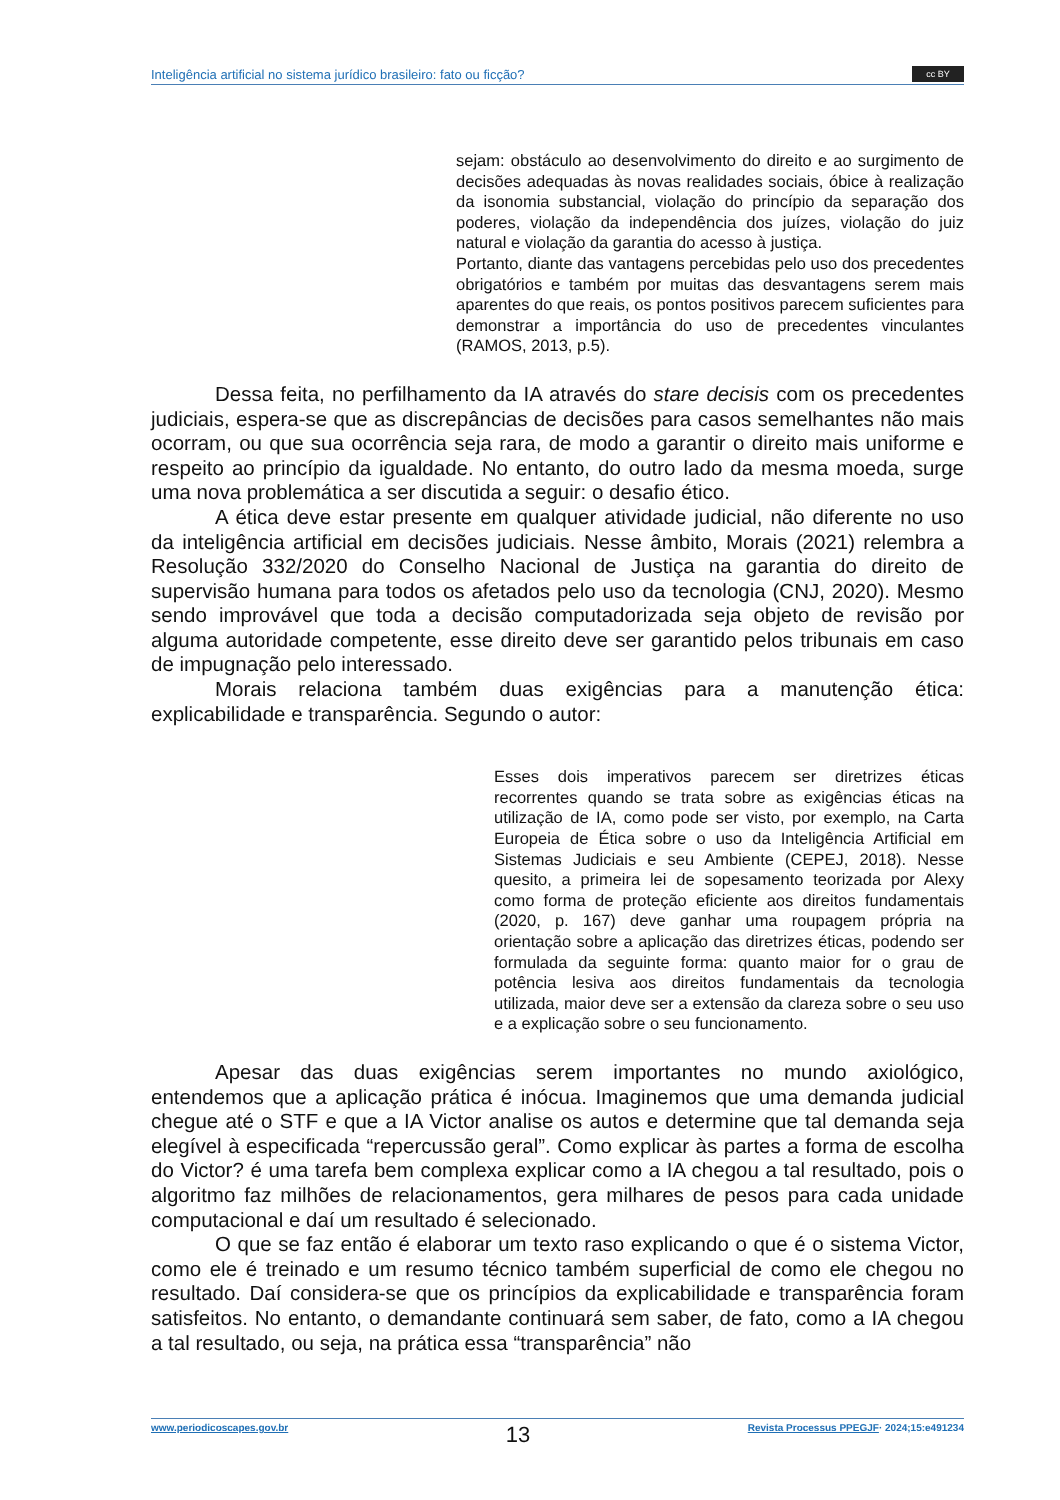Inteligência artificial no sistema jurídico brasileiro: fato ou ficção?
cc BY
sejam: obstáculo ao desenvolvimento do direito e ao surgimento de decisões adequadas às novas realidades sociais, óbice à realização da isonomia substancial, violação do princípio da separação dos poderes, violação da independência dos juízes, violação do juiz natural e violação da garantia do acesso à justiça.
Portanto, diante das vantagens percebidas pelo uso dos precedentes obrigatórios e também por muitas das desvantagens serem mais aparentes do que reais, os pontos positivos parecem suficientes para demonstrar a importância do uso de precedentes vinculantes (RAMOS, 2013, p.5).
Dessa feita, no perfilhamento da IA através do stare decisis com os precedentes judiciais, espera-se que as discrepâncias de decisões para casos semelhantes não mais ocorram, ou que sua ocorrência seja rara, de modo a garantir o direito mais uniforme e respeito ao princípio da igualdade. No entanto, do outro lado da mesma moeda, surge uma nova problemática a ser discutida a seguir: o desafio ético.
A ética deve estar presente em qualquer atividade judicial, não diferente no uso da inteligência artificial em decisões judiciais. Nesse âmbito, Morais (2021) relembra a Resolução 332/2020 do Conselho Nacional de Justiça na garantia do direito de supervisão humana para todos os afetados pelo uso da tecnologia (CNJ, 2020). Mesmo sendo improvável que toda a decisão computadorizada seja objeto de revisão por alguma autoridade competente, esse direito deve ser garantido pelos tribunais em caso de impugnação pelo interessado.
Morais relaciona também duas exigências para a manutenção ética: explicabilidade e transparência. Segundo o autor:
Esses dois imperativos parecem ser diretrizes éticas recorrentes quando se trata sobre as exigências éticas na utilização de IA, como pode ser visto, por exemplo, na Carta Europeia de Ética sobre o uso da Inteligência Artificial em Sistemas Judiciais e seu Ambiente (CEPEJ, 2018). Nesse quesito, a primeira lei de sopesamento teorizada por Alexy como forma de proteção eficiente aos direitos fundamentais (2020, p. 167) deve ganhar uma roupagem própria na orientação sobre a aplicação das diretrizes éticas, podendo ser formulada da seguinte forma: quanto maior for o grau de potência lesiva aos direitos fundamentais da tecnologia utilizada, maior deve ser a extensão da clareza sobre o seu uso e a explicação sobre o seu funcionamento.
Apesar das duas exigências serem importantes no mundo axiológico, entendemos que a aplicação prática é inócua. Imaginemos que uma demanda judicial chegue até o STF e que a IA Victor analise os autos e determine que tal demanda seja elegível à especificada “repercussão geral”. Como explicar às partes a forma de escolha do Victor? é uma tarefa bem complexa explicar como a IA chegou a tal resultado, pois o algoritmo faz milhões de relacionamentos, gera milhares de pesos para cada unidade computacional e daí um resultado é selecionado.
O que se faz então é elaborar um texto raso explicando o que é o sistema Victor, como ele é treinado e um resumo técnico também superficial de como ele chegou no resultado. Daí considera-se que os princípios da explicabilidade e transparência foram satisfeitos. No entanto, o demandante continuará sem saber, de fato, como a IA chegou a tal resultado, ou seja, na prática essa “transparência” não
www.periodicoscapes.gov.br 13 Revista Processus PPEGJF· 2024;15:e491234